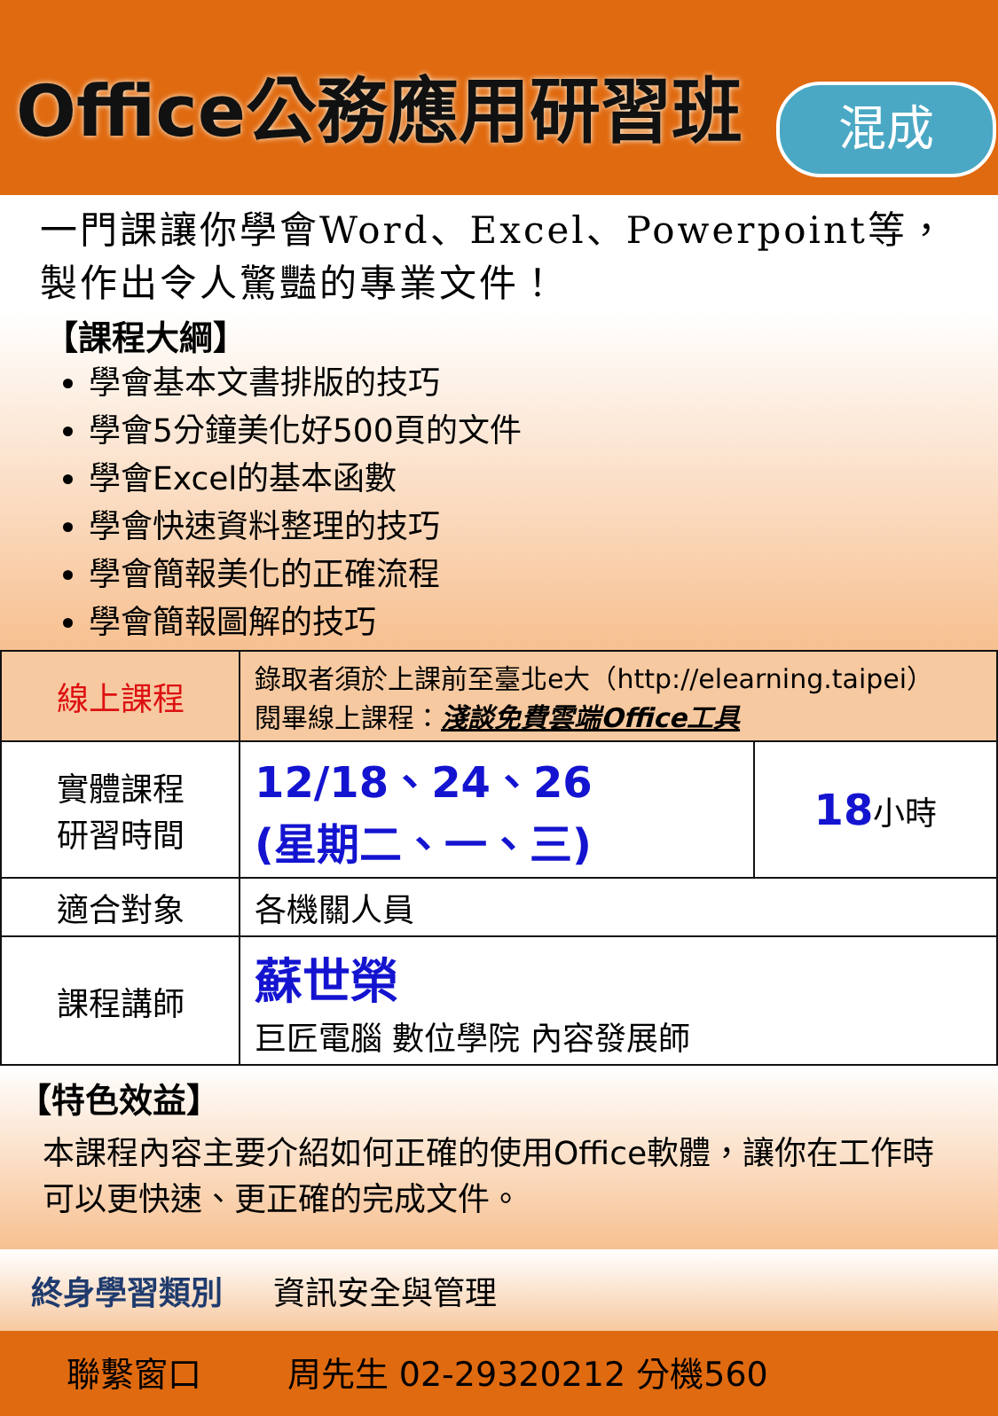Office公務應用研習班 混成
一門課讓你學會Word、Excel、Powerpoint等，
製作出令人驚豔的專業文件！
【課程大綱】
學會基本文書排版的技巧
學會5分鐘美化好500頁的文件
學會Excel的基本函數
學會快速資料整理的技巧
學會簡報美化的正確流程
學會簡報圖解的技巧
| 線上課程 | 錄取者須於上課前至臺北e大（http://elearning.taipei） 閱畢線上課程： 淺談免費雲端Office工具 | |
| 實體課程 研習時間 | 12/18、24、26 (星期二、一、三) | 18 小時 |
| 適合對象 | 各機關人員 | |
| 課程講師 | 蘇世榮 巨匠電腦 數位學院 內容發展師 | |
【特色效益】
本課程內容主要介紹如何正確的使用Office軟體，讓你在工作時可以更快速、更正確的完成文件。
終身學習類別 資訊安全與管理
聯繫窗口 周先生 02-29320212 分機560